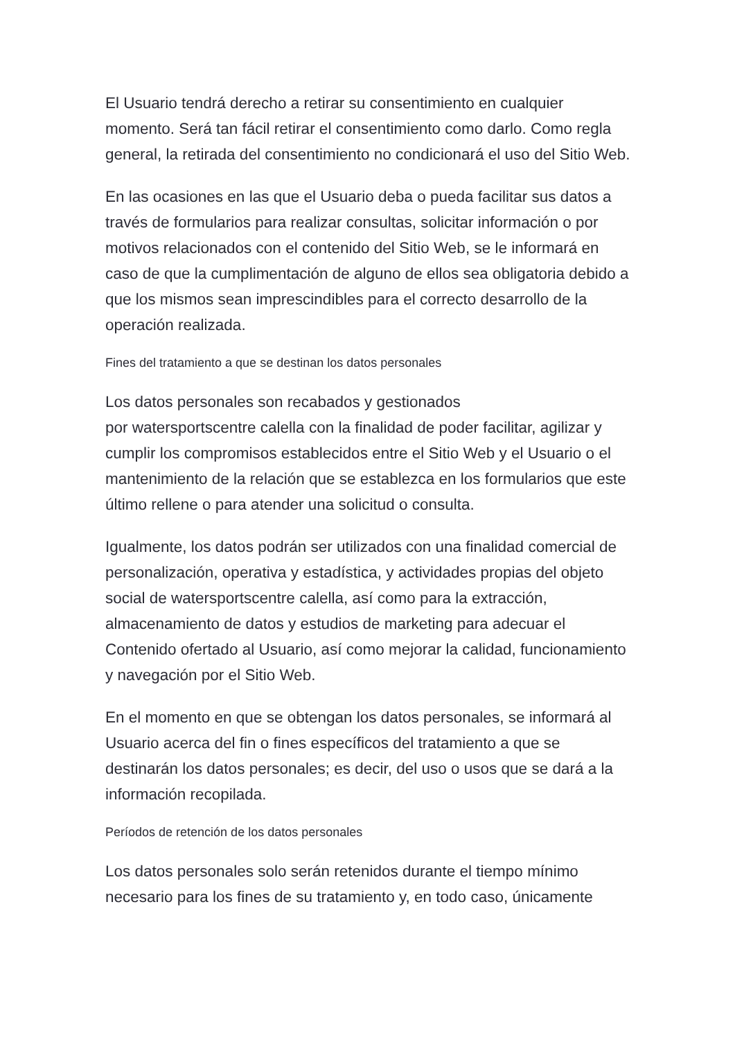El Usuario tendrá derecho a retirar su consentimiento en cualquier momento. Será tan fácil retirar el consentimiento como darlo. Como regla general, la retirada del consentimiento no condicionará el uso del Sitio Web.
En las ocasiones en las que el Usuario deba o pueda facilitar sus datos a través de formularios para realizar consultas, solicitar información o por motivos relacionados con el contenido del Sitio Web, se le informará en caso de que la cumplimentación de alguno de ellos sea obligatoria debido a que los mismos sean imprescindibles para el correcto desarrollo de la operación realizada.
Fines del tratamiento a que se destinan los datos personales
Los datos personales son recabados y gestionados
por watersportscentre calella con la finalidad de poder facilitar, agilizar y cumplir los compromisos establecidos entre el Sitio Web y el Usuario o el mantenimiento de la relación que se establezca en los formularios que este último rellene o para atender una solicitud o consulta.
Igualmente, los datos podrán ser utilizados con una finalidad comercial de personalización, operativa y estadística, y actividades propias del objeto social de watersportscentre calella, así como para la extracción, almacenamiento de datos y estudios de marketing para adecuar el Contenido ofertado al Usuario, así como mejorar la calidad, funcionamiento y navegación por el Sitio Web.
En el momento en que se obtengan los datos personales, se informará al Usuario acerca del fin o fines específicos del tratamiento a que se destinarán los datos personales; es decir, del uso o usos que se dará a la información recopilada.
Períodos de retención de los datos personales
Los datos personales solo serán retenidos durante el tiempo mínimo necesario para los fines de su tratamiento y, en todo caso, únicamente